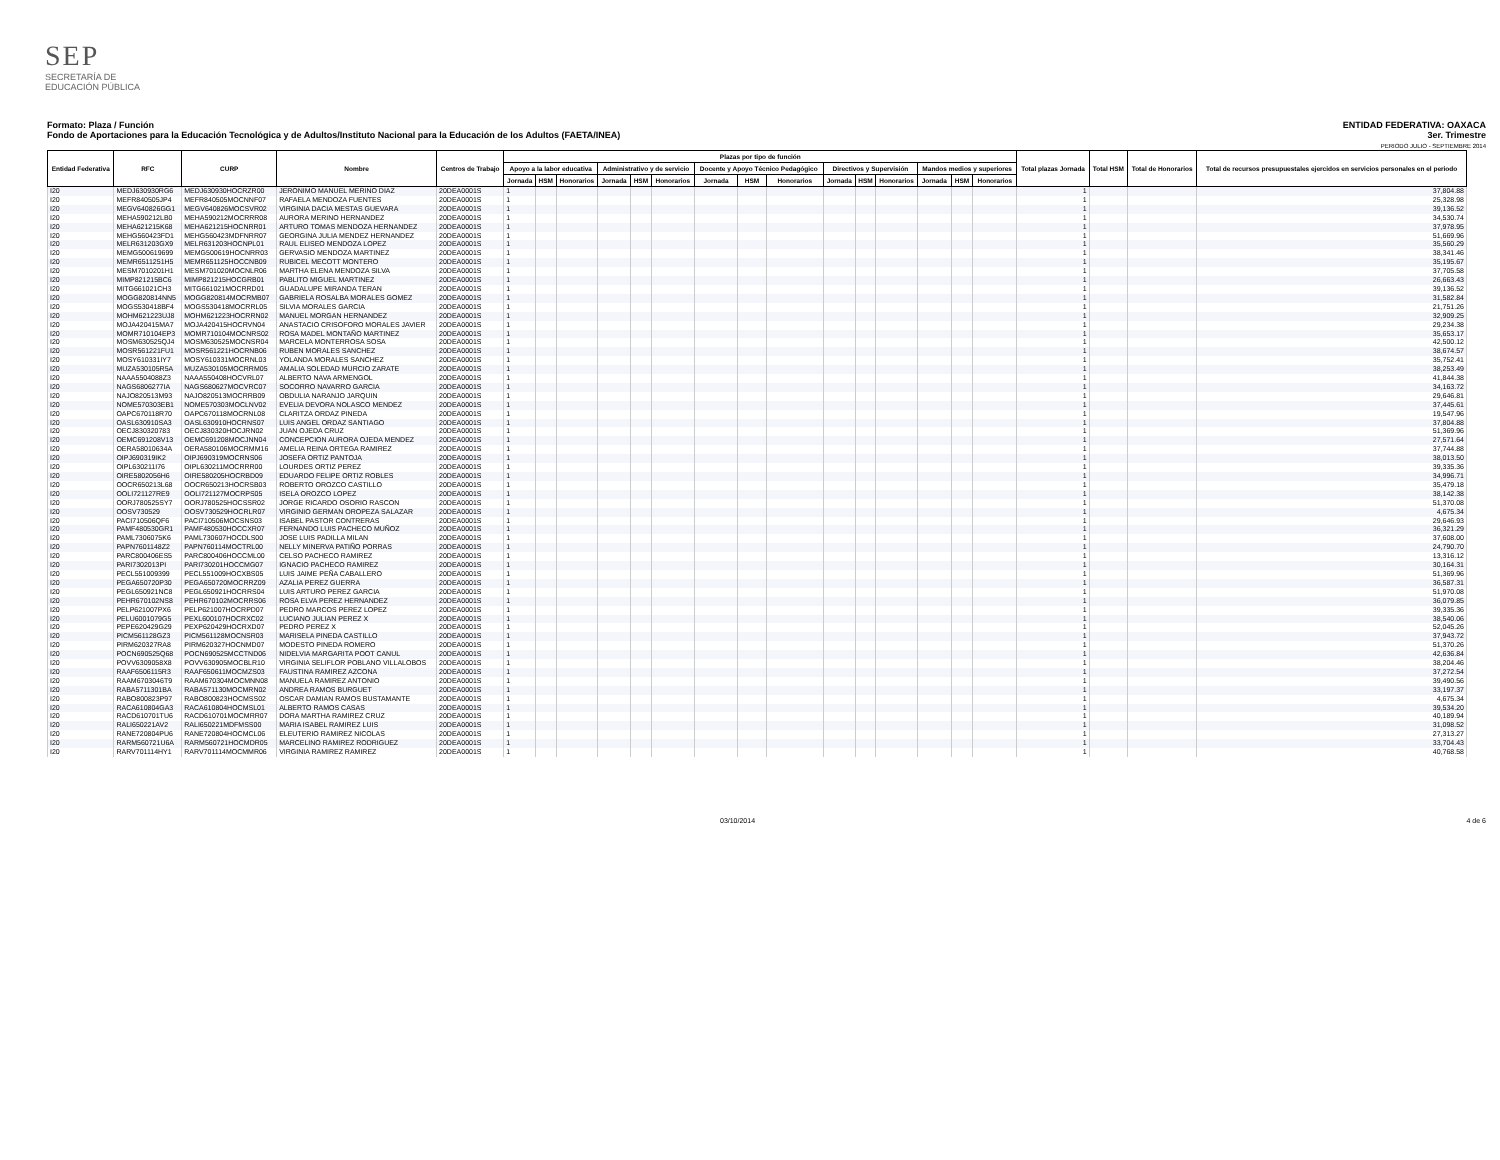SEP
SECRETARÍA DE
EDUCACIÓN PÚBLICA
Formato: Plaza / Función
Fondo de Aportaciones para la Educación Tecnológica y de Adultos/Instituto Nacional para la Educación de los Adultos (FAETA/INEA)
ENTIDAD FEDERATIVA: OAXACA
3er. Trimestre
PERIODO JULIO - SEPTIEMBRE 2014
| Entidad Federativa | RFC | CURP | Nombre | Centros de Trabajo | Plazas por tipo de función | | | | | | | | | | | | | | | Total plazas Jornada | Total HSM | Total de Honorarios | Total de recursos presupuestales ejercidos en servicios personales en el periodo |
| --- | --- | --- | --- | --- | --- | --- | --- | --- | --- | --- | --- | --- | --- | --- | --- | --- | --- | --- | --- | --- | --- | --- | --- |
| | | | | | Apoyo a la labor educativa | | | Administrativo y de servicio | | | Docente y Apoyo Técnico Pedagógico | | | Directivos y Supervisión | | | Mandos medios y superiores | | | | | | |
| | | | | | Jornada | HSM | Honorarios | Jornada | HSM | Honorarios | Jornada | HSM | Honorarios | Jornada | HSM | Honorarios | Jornada | HSM | Honorarios | | | | |
| I20 | MEDJ630930RG6 | MEDJ630930HOCRZR00 | JERONIMO MANUEL MERINO DIAZ | 20DEA0001S | 1 | | | | | | | | | | | | | | | 1 | | | 37,804.88 |
| I20 | MEFR840505JP4 | MEFR840505MOCNNF07 | RAFAELA MENDOZA FUENTES | 20DEA0001S | 1 | | | | | | | | | | | | | | | 1 | | | 25,328.98 |
| I20 | MEGV640826GG1 | MEGV640826MOCSVR02 | VIRGINIA DACIA MESTAS GUEVARA | 20DEA0001S | 1 | | | | | | | | | | | | | | | 1 | | | 39,136.52 |
| I20 | MEHA590212LB0 | MEHA590212MOCRRR08 | AURORA MERINO HERNANDEZ | 20DEA0001S | 1 | | | | | | | | | | | | | | | 1 | | | 34,530.74 |
| I20 | MEHA621215K68 | MEHA621215HOCNRR01 | ARTURO TOMAS MENDOZA HERNANDEZ | 20DEA0001S | 1 | | | | | | | | | | | | | | | 1 | | | 37,978.95 |
| I20 | MEHG560423FD1 | MEHG560423MDFNRR07 | GEORGINA JULIA MENDEZ HERNANDEZ | 20DEA0001S | 1 | | | | | | | | | | | | | | | 1 | | | 51,669.96 |
| I20 | MELR631203GX9 | MELR631203HOCNPL01 | RAUL ELISEO MENDOZA LOPEZ | 20DEA0001S | 1 | | | | | | | | | | | | | | | 1 | | | 35,560.29 |
| I20 | MEMG500619699 | MEMG500619HOCNRR03 | GERVASIO MENDOZA MARTINEZ | 20DEA0001S | 1 | | | | | | | | | | | | | | | 1 | | | 38,341.46 |
| I20 | MEMR6511251H5 | MEMR651125HOCCNB09 | RUBICEL MECOTT MONTERO | 20DEA0001S | 1 | | | | | | | | | | | | | | | 1 | | | 35,195.67 |
| I20 | MESM7010201H1 | MESM701020MOCNLR06 | MARTHA ELENA MENDOZA SILVA | 20DEA0001S | 1 | | | | | | | | | | | | | | | 1 | | | 37,705.58 |
| I20 | MIMP821215BC6 | MIMP821215HOCGRB01 | PABLITO MIGUEL MARTINEZ | 20DEA0001S | 1 | | | | | | | | | | | | | | | 1 | | | 26,663.43 |
| I20 | MITG661021CH3 | MITG661021MOCRRD01 | GUADALUPE MIRANDA TERAN | 20DEA0001S | 1 | | | | | | | | | | | | | | | 1 | | | 39,136.52 |
| I20 | MOGG820814NN5 | MOGG820814MOCRMB07 | GABRIELA ROSALBA MORALES GOMEZ | 20DEA0001S | 1 | | | | | | | | | | | | | | | 1 | | | 31,582.84 |
| I20 | MOGS530418BF4 | MOGS530418MOCRRL05 | SILVIA MORALES GARCIA | 20DEA0001S | 1 | | | | | | | | | | | | | | | 1 | | | 21,751.26 |
| I20 | MOHM621223UJ8 | MOHM621223HOCRRN02 | MANUEL MORGAN HERNANDEZ | 20DEA0001S | 1 | | | | | | | | | | | | | | | 1 | | | 32,909.25 |
| I20 | MOJA420415MA7 | MOJA420415HOCRVN04 | ANASTACIO CRISOFORO MORALES JAVIER | 20DEA0001S | 1 | | | | | | | | | | | | | | | 1 | | | 29,234.38 |
| I20 | MOMR710104EP3 | MOMR710104MOCNRS02 | ROSA MADEL MONTAÑO MARTINEZ | 20DEA0001S | 1 | | | | | | | | | | | | | | | 1 | | | 35,653.17 |
| I20 | MOSM630525QJ4 | MOSM630525MOCNSR04 | MARCELA MONTERROSA SOSA | 20DEA0001S | 1 | | | | | | | | | | | | | | | 1 | | | 42,500.12 |
| I20 | MOSR561221FU1 | MOSR561221HOCRNB06 | RUBEN MORALES SANCHEZ | 20DEA0001S | 1 | | | | | | | | | | | | | | | 1 | | | 38,674.57 |
| I20 | MOSY610331IY7 | MOSY610331MOCRNL03 | YOLANDA MORALES SANCHEZ | 20DEA0001S | 1 | | | | | | | | | | | | | | | 1 | | | 35,752.41 |
| I20 | MUZA530105R5A | MUZA530105MOCRRM05 | AMALIA SOLEDAD MURCIO ZARATE | 20DEA0001S | 1 | | | | | | | | | | | | | | | 1 | | | 38,253.49 |
| I20 | NAAA5504088Z3 | NAAA550408HOCVRL07 | ALBERTO NAVA ARMENGOL | 20DEA0001S | 1 | | | | | | | | | | | | | | | 1 | | | 41,844.38 |
| I20 | NAGS6806277IA | NAGS680627MOCVRC07 | SOCORRO NAVARRO GARCIA | 20DEA0001S | 1 | | | | | | | | | | | | | | | 1 | | | 34,163.72 |
| I20 | NAJO820513M93 | NAJO820513MOCRRB09 | OBDULIA NARANJO JARQUIN | 20DEA0001S | 1 | | | | | | | | | | | | | | | 1 | | | 29,646.81 |
| I20 | NOME570303EB1 | NOME570303MOCLNV02 | EVELIA DEVORA NOLASCO MENDEZ | 20DEA0001S | 1 | | | | | | | | | | | | | | | 1 | | | 37,445.61 |
| I20 | OAPC670118R70 | OAPC670118MOCRNL08 | CLARITZA ORDAZ PINEDA | 20DEA0001S | 1 | | | | | | | | | | | | | | | 1 | | | 19,547.96 |
| I20 | OASL630910SA3 | OASL630910HOCRNS07 | LUIS ANGEL ORDAZ SANTIAGO | 20DEA0001S | 1 | | | | | | | | | | | | | | | 1 | | | 37,804.88 |
| I20 | OECJ830320783 | OECJ830320HOCJRN02 | JUAN OJEDA CRUZ | 20DEA0001S | 1 | | | | | | | | | | | | | | | 1 | | | 51,369.96 |
| I20 | OEMC691208V13 | OEMC691208MOCJNN04 | CONCEPCION AURORA OJEDA MENDEZ | 20DEA0001S | 1 | | | | | | | | | | | | | | | 1 | | | 27,571.64 |
| I20 | OERA58010634A | OERA580106MOCRMM16 | AMELIA REINA ORTEGA RAMIREZ | 20DEA0001S | 1 | | | | | | | | | | | | | | | 1 | | | 37,744.88 |
| I20 | OIPJ690319IK2 | OIPJ690319MOCRNS06 | JOSEFA ORTIZ PANTOJA | 20DEA0001S | 1 | | | | | | | | | | | | | | | 1 | | | 38,013.50 |
| I20 | OIPL630211I76 | OIPL630211MOCRRR00 | LOURDES ORTIZ PEREZ | 20DEA0001S | 1 | | | | | | | | | | | | | | | 1 | | | 39,335.36 |
| I20 | OIRE5802056H6 | OIRE580205HOCRBD09 | EDUARDO FELIPE ORTIZ ROBLES | 20DEA0001S | 1 | | | | | | | | | | | | | | | 1 | | | 34,996.71 |
| I20 | OOCR650213L68 | OOCR650213HOCRSB03 | ROBERTO OROZCO CASTILLO | 20DEA0001S | 1 | | | | | | | | | | | | | | | 1 | | | 35,479.18 |
| I20 | OOLI721127RE9 | OOLI721127MOCRPS05 | ISELA OROZCO LOPEZ | 20DEA0001S | 1 | | | | | | | | | | | | | | | 1 | | | 38,142.38 |
| I20 | OORJ780525SY7 | OORJ780525HOCSSR02 | JORGE RICARDO OSORIO RASCON | 20DEA0001S | 1 | | | | | | | | | | | | | | | 1 | | | 51,370.08 |
| I20 | OOSV730529 | OOSV730529HOCRLR07 | VIRGINIO GERMAN OROPEZA SALAZAR | 20DEA0001S | 1 | | | | | | | | | | | | | | | 1 | | | 4,675.34 |
| I20 | PACI710506QF6 | PACI710506MOCSNS03 | ISABEL PASTOR CONTRERAS | 20DEA0001S | 1 | | | | | | | | | | | | | | | 1 | | | 29,646.93 |
| I20 | PAMF480530GR1 | PAMF480530HOCCXR07 | FERNANDO LUIS PACHECO MUÑOZ | 20DEA0001S | 1 | | | | | | | | | | | | | | | 1 | | | 36,321.29 |
| I20 | PAML7306075K6 | PAML730607HOCDLS00 | JOSE LUIS PADILLA MILAN | 20DEA0001S | 1 | | | | | | | | | | | | | | | 1 | | | 37,608.00 |
| I20 | PAPN7601148Z2 | PAPN760114MOCTRL00 | NELLY MINERVA PATIÑO PORRAS | 20DEA0001S | 1 | | | | | | | | | | | | | | | 1 | | | 24,790.70 |
| I20 | PARC800406ES5 | PARC800406HOCCML00 | CELSO PACHECO RAMIREZ | 20DEA0001S | 1 | | | | | | | | | | | | | | | 1 | | | 13,316.12 |
| I20 | PARI7302013PI | PARI730201HOCCMG07 | IGNACIO PACHECO RAMIREZ | 20DEA0001S | 1 | | | | | | | | | | | | | | | 1 | | | 30,164.31 |
| I20 | PECL551009399 | PECL551009HOCXBS05 | LUIS JAIME PEÑA CABALLERO | 20DEA0001S | 1 | | | | | | | | | | | | | | | 1 | | | 51,369.96 |
| I20 | PEGA650720P30 | PEGA650720MOCRRZ09 | AZALIA PEREZ GUERRA | 20DEA0001S | 1 | | | | | | | | | | | | | | | 1 | | | 36,587.31 |
| I20 | PEGL650921NC8 | PEGL650921HOCRRS04 | LUIS ARTURO PEREZ GARCIA | 20DEA0001S | 1 | | | | | | | | | | | | | | | 1 | | | 51,970.08 |
| I20 | PEHR670102NS8 | PEHR670102MOCRRS06 | ROSA ELVA PEREZ HERNANDEZ | 20DEA0001S | 1 | | | | | | | | | | | | | | | 1 | | | 36,079.85 |
| I20 | PELP621007PX6 | PELP621007HOCRPD07 | PEDRO MARCOS PEREZ LOPEZ | 20DEA0001S | 1 | | | | | | | | | | | | | | | 1 | | | 39,335.36 |
| I20 | PELU6001079G5 | PEXL600107HOCRXC02 | LUCIANO JULIAN PEREZ X | 20DEA0001S | 1 | | | | | | | | | | | | | | | 1 | | | 38,540.06 |
| I20 | PEPE620429G29 | PEXP620429HOCRXD07 | PEDRO PEREZ X | 20DEA0001S | 1 | | | | | | | | | | | | | | | 1 | | | 52,045.26 |
| I20 | PICM561128GZ3 | PICM561128MOCNSR03 | MARISELA PINEDA CASTILLO | 20DEA0001S | 1 | | | | | | | | | | | | | | | 1 | | | 37,943.72 |
| I20 | PIRM620327RA8 | PIRM620327HOCNMD07 | MODESTO PINEDA ROMERO | 20DEA0001S | 1 | | | | | | | | | | | | | | | 1 | | | 51,370.26 |
| I20 | POCN690525Q68 | POCN690525MCCTND06 | NIDELVIA MARGARITA POOT CANUL | 20DEA0001S | 1 | | | | | | | | | | | | | | | 1 | | | 42,636.84 |
| I20 | POVV6309058X8 | POVV630905MOCBLR10 | VIRGINIA SELIFLOR POBLANO VILLALOBOS | 20DEA0001S | 1 | | | | | | | | | | | | | | | 1 | | | 38,204.46 |
| I20 | RAAF6506115R3 | RAAF650611MOCMZS03 | FAUSTINA RAMIREZ AZCONA | 20DEA0001S | 1 | | | | | | | | | | | | | | | 1 | | | 37,272.54 |
| I20 | RAAM6703046T9 | RAAM670304MOCMNN08 | MANUELA RAMIREZ ANTONIO | 20DEA0001S | 1 | | | | | | | | | | | | | | | 1 | | | 39,490.56 |
| I20 | RABA5711301BA | RABA571130MOCMRN02 | ANDREA RAMOS BURGUET | 20DEA0001S | 1 | | | | | | | | | | | | | | | 1 | | | 33,197.37 |
| I20 | RABO800823P97 | RABO800823HOCMSS02 | OSCAR DAMIAN RAMOS BUSTAMANTE | 20DEA0001S | 1 | | | | | | | | | | | | | | | 1 | | | 4,675.34 |
| I20 | RACA610804GA3 | RACA610804HOCMSL01 | ALBERTO RAMOS CASAS | 20DEA0001S | 1 | | | | | | | | | | | | | | | 1 | | | 39,534.20 |
| I20 | RACD610701TU6 | RACD610701MOCMRR07 | DORA MARTHA RAMIREZ CRUZ | 20DEA0001S | 1 | | | | | | | | | | | | | | | 1 | | | 40,189.94 |
| I20 | RALI650221AV2 | RALI650221MDFMSS00 | MARIA ISABEL RAMIREZ LUIS | 20DEA0001S | 1 | | | | | | | | | | | | | | | 1 | | | 31,098.52 |
| I20 | RANE720804PU6 | RANE720804HOCMCL06 | ELEUTERIO RAMIREZ NICOLAS | 20DEA0001S | 1 | | | | | | | | | | | | | | | 1 | | | 27,313.27 |
| I20 | RARM560721U6A | RARM560721HOCMDR05 | MARCELINO RAMIREZ RODRIGUEZ | 20DEA0001S | 1 | | | | | | | | | | | | | | | 1 | | | 33,704.43 |
| I20 | RARV701114HY1 | RARV701114MOCMMR06 | VIRGINIA RAMIREZ RAMIREZ | 20DEA0001S | 1 | | | | | | | | | | | | | | | 1 | | | 40,768.58 |
03/10/2014 4 de 6